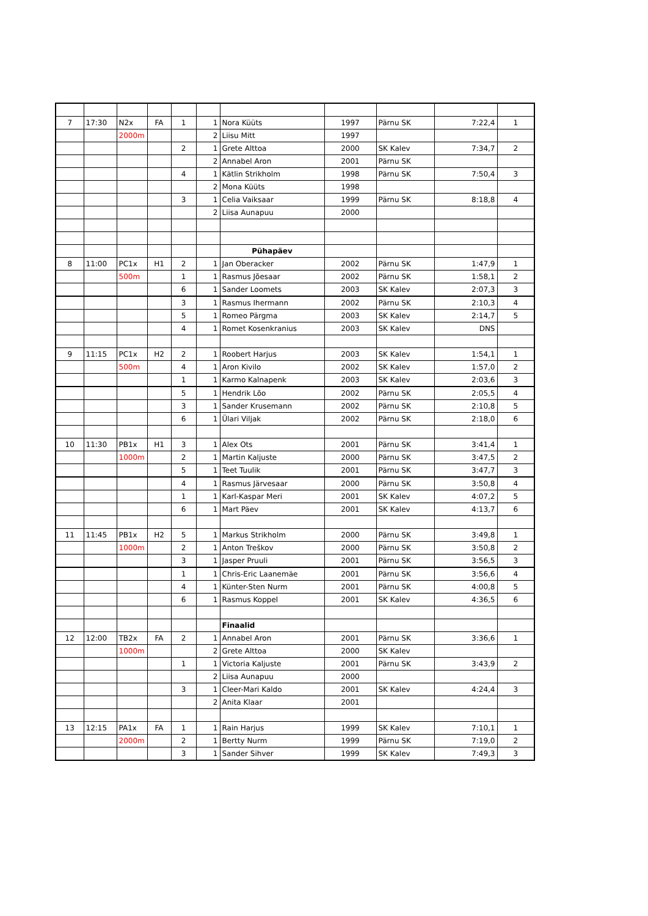| 7 | 17:30 | N2x | FA | 1 | 1 | Nora Küüts | 1997 | Pärnu SK | 7:22,4 | 1 |
| | | 2000m | | | 2 | Liisu Mitt | 1997 | | | |
| | | | | 2 | 1 | Grete Alttoa | 2000 | SK Kalev | 7:34,7 | 2 |
| | | | | | 2 | Annabel Aron | 2001 | Pärnu SK | | |
| | | | | 4 | 1 | Kätlin Strikholm | 1998 | Pärnu SK | 7:50,4 | 3 |
| | | | | | 2 | Mona Küüts | 1998 | | | |
| | | | | 3 | 1 | Celia Vaiksaar | 1999 | Pärnu SK | 8:18,8 | 4 |
| | | | | | 2 | Liisa Aunapuu | 2000 | | | |
| | | | | | | Pühapäev | | | | |
| 8 | 11:00 | PC1x | H1 | 2 | 1 | Jan Oberacker | 2002 | Pärnu SK | 1:47,9 | 1 |
| | | 500m | | 1 | 1 | Rasmus Jõesaar | 2002 | Pärnu SK | 1:58,1 | 2 |
| | | | | 6 | 1 | Sander Loomets | 2003 | SK Kalev | 2:07,3 | 3 |
| | | | | 3 | 1 | Rasmus Ihermann | 2002 | Pärnu SK | 2:10,3 | 4 |
| | | | | 5 | 1 | Romeo Pärgma | 2003 | SK Kalev | 2:14,7 | 5 |
| | | | | 4 | 1 | Romet Kosenkranius | 2003 | SK Kalev | DNS | |
| 9 | 11:15 | PC1x | H2 | 2 | 1 | Roobert Harjus | 2003 | SK Kalev | 1:54,1 | 1 |
| | | 500m | | 4 | 1 | Aron Kivilo | 2002 | SK Kalev | 1:57,0 | 2 |
| | | | | 1 | 1 | Karmo Kalnapenk | 2003 | SK Kalev | 2:03,6 | 3 |
| | | | | 5 | 1 | Hendrik Lõo | 2002 | Pärnu SK | 2:05,5 | 4 |
| | | | | 3 | 1 | Sander Krusemann | 2002 | Pärnu SK | 2:10,8 | 5 |
| | | | | 6 | 1 | Ülari Viljak | 2002 | Pärnu SK | 2:18,0 | 6 |
| 10 | 11:30 | PB1x | H1 | 3 | 1 | Alex Ots | 2001 | Pärnu SK | 3:41,4 | 1 |
| | | 1000m | | 2 | 1 | Martin Kaljuste | 2000 | Pärnu SK | 3:47,5 | 2 |
| | | | | 5 | 1 | Teet Tuulik | 2001 | Pärnu SK | 3:47,7 | 3 |
| | | | | 4 | 1 | Rasmus Järvesaar | 2000 | Pärnu SK | 3:50,8 | 4 |
| | | | | 1 | 1 | Karl-Kaspar Meri | 2001 | SK Kalev | 4:07,2 | 5 |
| | | | | 6 | 1 | Mart Päev | 2001 | SK Kalev | 4:13,7 | 6 |
| 11 | 11:45 | PB1x | H2 | 5 | 1 | Markus Strikholm | 2000 | Pärnu SK | 3:49,8 | 1 |
| | | 1000m | | 2 | 1 | Anton Treškov | 2000 | Pärnu SK | 3:50,8 | 2 |
| | | | | 3 | 1 | Jasper Pruuli | 2001 | Pärnu SK | 3:56,5 | 3 |
| | | | | 1 | 1 | Chris-Eric Laanemäe | 2001 | Pärnu SK | 3:56,6 | 4 |
| | | | | 4 | 1 | Künter-Sten Nurm | 2001 | Pärnu SK | 4:00,8 | 5 |
| | | | | 6 | 1 | Rasmus Koppel | 2001 | SK Kalev | 4:36,5 | 6 |
| | | | | | | Finaalid | | | | |
| 12 | 12:00 | TB2x | FA | 2 | 1 | Annabel Aron | 2001 | Pärnu SK | 3:36,6 | 1 |
| | | 1000m | | | 2 | Grete Alttoa | 2000 | SK Kalev | | |
| | | | | 1 | 1 | Victoria Kaljuste | 2001 | Pärnu SK | 3:43,9 | 2 |
| | | | | | 2 | Liisa Aunapuu | 2000 | | | |
| | | | | 3 | 1 | Cleer-Mari Kaldo | 2001 | SK Kalev | 4:24,4 | 3 |
| | | | | | 2 | Anita Klaar | 2001 | | | |
| 13 | 12:15 | PA1x | FA | 1 | 1 | Rain Harjus | 1999 | SK Kalev | 7:10,1 | 1 |
| | | 2000m | | 2 | 1 | Bertty Nurm | 1999 | Pärnu SK | 7:19,0 | 2 |
| | | | | 3 | 1 | Sander Sihver | 1999 | SK Kalev | 7:49,3 | 3 |